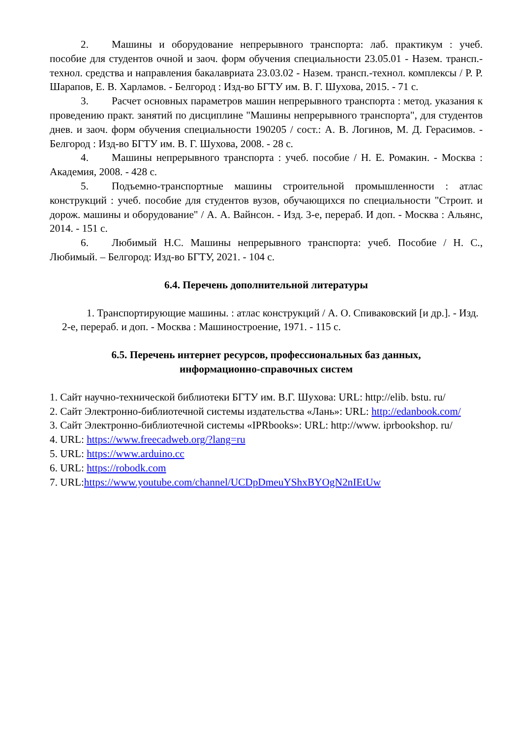2. Машины и оборудование непрерывного транспорта: лаб. практикум : учеб. пособие для студентов очной и заоч. форм обучения специальности 23.05.01 - Назем. трансп.-технол. средства и направления бакалавриата 23.03.02 - Назем. трансп.-технол. комплексы / Р. Р. Шарапов, Е. В. Харламов. - Белгород : Изд-во БГТУ им. В. Г. Шухова, 2015. - 71 с.
3. Расчет основных параметров машин непрерывного транспорта : метод. указания к проведению практ. занятий по дисциплине "Машины непрерывного транспорта", для студентов днев. и заоч. форм обучения специальности 190205 / сост.: А. В. Логинов, М. Д. Герасимов. - Белгород : Изд-во БГТУ им. В. Г. Шухова, 2008. - 28 с.
4. Машины непрерывного транспорта : учеб. пособие / Н. Е. Ромакин. - Москва : Академия, 2008. - 428 с.
5. Подъемно-транспортные машины строительной промышленности : атлас конструкций : учеб. пособие для студентов вузов, обучающихся по специальности "Строит. и дорож. машины и оборудование" / А. А. Вайнсон. - Изд. 3-е, перераб. И доп. - Москва : Альянс, 2014. - 151 с.
6. Любимый Н.С. Машины непрерывного транспорта: учеб. Пособие / Н. С., Любимый. – Белгород: Изд-во БГТУ, 2021. - 104 с.
6.4. Перечень дополнительной литературы
1. Транспортирующие машины. : атлас конструкций / А. О. Спиваковский [и др.]. - Изд. 2-е, перераб. и доп. - Москва : Машиностроение, 1971. - 115 с.
6.5. Перечень интернет ресурсов, профессиональных баз данных,
информационно-справочных систем
1. Сайт научно-технической библиотеки БГТУ им. В.Г. Шухова: URL: http://elib. bstu. ru/
2. Сайт Электронно-библиотечной системы издательства «Лань»: URL: http://edanbook.com/
3. Сайт Электронно-библиотечной системы «IPRbooks»: URL: http://www. iprbookshop. ru/
4. URL: https://www.freecadweb.org/?lang=ru
5. URL: https://www.arduino.cc
6. URL: https://robodk.com
7. URL:https://www.youtube.com/channel/UCDpDmeuYShxBYOgN2nIEtUw